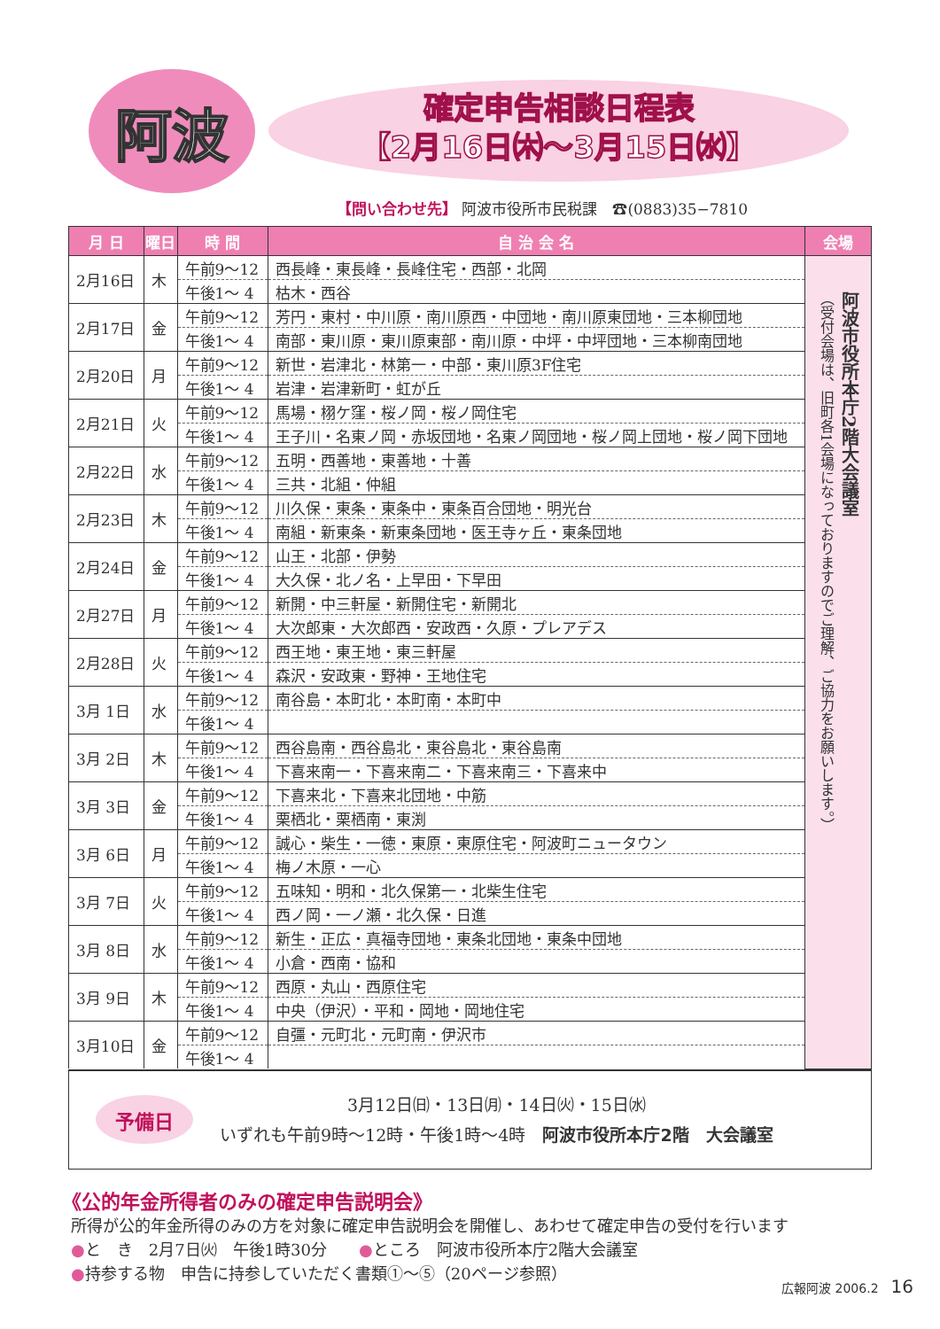阿波
確定申告相談日程表
【2月16日㈭～3月15日㈬】
【問い合わせ先】 阿波市役所市民税課　☎(0883)35−7810
| 月 日 | 曜日 | 時 間 | 自 治 会 名 | 会場 |
| --- | --- | --- | --- | --- |
| 2月16日 | 木 | 午前9～12 | 西長峰・東長峰・長峰住宅・西部・北岡 | 阿波市役所本庁2階大会議室 （受付会場は、旧町各1会場になっておりますのでご理解、ご協力をお願いします。） |
| | | 午後1～ 4 | 枯木・西谷 | |
| 2月17日 | 金 | 午前9～12 | 芳円・東村・中川原・南川原西・中団地・南川原東団地・三本柳団地 | |
| | | 午後1～ 4 | 南部・東川原・東川原東部・南川原・中坪・中坪団地・三本柳南団地 | |
| 2月20日 | 月 | 午前9～12 | 新世・岩津北・林第一・中部・東川原3F住宅 | |
| | | 午後1～ 4 | 岩津・岩津新町・虹が丘 | |
| 2月21日 | 火 | 午前9～12 | 馬場・栩ケ窪・桜ノ岡・桜ノ岡住宅 | |
| | | 午後1～ 4 | 王子川・名東ノ岡・赤坂団地・名東ノ岡団地・桜ノ岡上団地・桜ノ岡下団地 | |
| 2月22日 | 水 | 午前9～12 | 五明・西善地・東善地・十善 | |
| | | 午後1～ 4 | 三共・北組・仲組 | |
| 2月23日 | 木 | 午前9～12 | 川久保・東条・東条中・東条百合団地・明光台 | |
| | | 午後1～ 4 | 南組・新東条・新東条団地・医王寺ヶ丘・東条団地 | |
| 2月24日 | 金 | 午前9～12 | 山王・北部・伊勢 | |
| | | 午後1～ 4 | 大久保・北ノ名・上早田・下早田 | |
| 2月27日 | 月 | 午前9～12 | 新開・中三軒屋・新開住宅・新開北 | |
| | | 午後1～ 4 | 大次郎東・大次郎西・安政西・久原・プレアデス | |
| 2月28日 | 火 | 午前9～12 | 西王地・東王地・東三軒屋 | |
| | | 午後1～ 4 | 森沢・安政東・野神・王地住宅 | |
| 3月 1日 | 水 | 午前9～12 | 南谷島・本町北・本町南・本町中 | |
| | | 午後1～ 4 | | |
| 3月 2日 | 木 | 午前9～12 | 西谷島南・西谷島北・東谷島北・東谷島南 | |
| | | 午後1～ 4 | 下喜来南一・下喜来南二・下喜来南三・下喜来中 | |
| 3月 3日 | 金 | 午前9～12 | 下喜来北・下喜来北団地・中筋 | |
| | | 午後1～ 4 | 栗栖北・栗栖南・東渕 | |
| 3月 6日 | 月 | 午前9～12 | 誠心・柴生・一徳・東原・東原住宅・阿波町ニュータウン | |
| | | 午後1～ 4 | 梅ノ木原・一心 | |
| 3月 7日 | 火 | 午前9～12 | 五味知・明和・北久保第一・北柴生住宅 | |
| | | 午後1～ 4 | 西ノ岡・一ノ瀬・北久保・日進 | |
| 3月 8日 | 水 | 午前9～12 | 新生・正広・真福寺団地・東条北団地・東条中団地 | |
| | | 午後1～ 4 | 小倉・西南・協和 | |
| 3月 9日 | 木 | 午前9～12 | 西原・丸山・西原住宅 | |
| | | 午後1～ 4 | 中央（伊沢）・平和・岡地・岡地住宅 | |
| 3月10日 | 金 | 午前9～12 | 自彊・元町北・元町南・伊沢市 | |
| | | 午後1～ 4 | | |
予備日
3月12日㈰・13日㈪・14日㈫・15日㈬
いずれも午前9時～12時・午後1時～4時　阿波市役所本庁2階　大会議室
《公的年金所得者のみの確定申告説明会》
所得が公的年金所得のみの方を対象に確定申告説明会を開催し、あわせて確定申告の受付を行います
●と　き　2月7日㈫　午後1時30分　　●ところ　阿波市役所本庁2階大会議室
●持参する物　申告に持参していただく書類①～⑤（20ページ参照）
広報阿波 2006.2　16